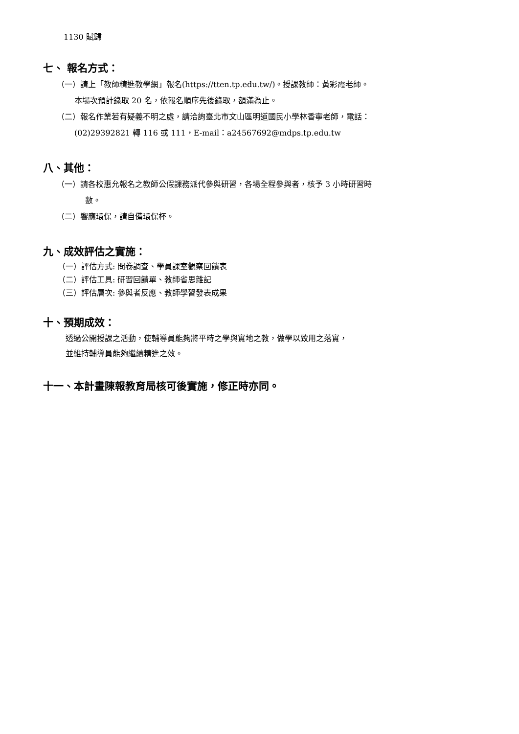1130 賦歸
七、 報名方式：
（一）請上「教師精進教學網」報名(https://tten.tp.edu.tw/)。授課教師：黃彩霞老師。
本場次預計錄取 20 名，依報名順序先後錄取，額滿為止。
（二）報名作業若有疑義不明之處，請洽詢臺北市文山區明道國民小學林香寧老師，電話：
(02)29392821 轉 116 或 111，E-mail：a24567692@mdps.tp.edu.tw
八、其他：
（一）請各校惠允報名之教師公假課務派代參與研習，各場全程參與者，核予 3 小時研習時
數。
（二）響應環保，請自備環保杯。
九、成效評估之實施：
（一）評估方式: 問卷調查、學員課室觀察回饋表
（二）評估工具: 研習回饋單、教師省思雜記
（三）評估層次: 參與者反應、教師學習發表成果
十、預期成效：
透過公開授課之活動，使輔導員能夠將平時之學與實地之教，做學以致用之落實，
並維持輔導員能夠繼續精進之效。
十一、本計畫陳報教育局核可後實施，修正時亦同。